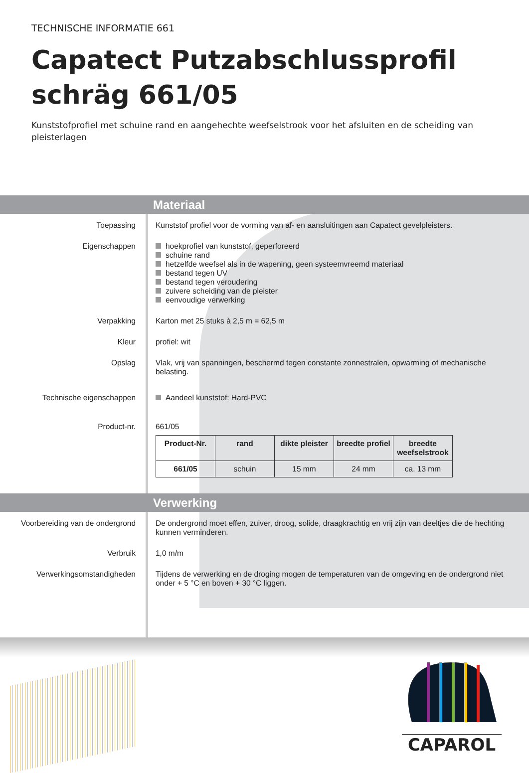TECHNISCHE INFORMATIE 661
Capatect Putzabschlussprofil schräg 661/05
Kunststofprofiel met schuine rand en aangehechte weefselstrook voor het afsluiten en de scheiding van pleisterlagen
Materiaal
Toepassing Kunststof profiel voor de vorming van af- en aansluitingen aan Capatect gevelpleisters.
Eigenschappen hoekprofiel van kunststof, geperforeerd
schuine rand
hetzelfde weefsel als in de wapening, geen systeemvreemd materiaal
bestand tegen UV
bestand tegen veroudering
zuivere scheiding van de pleister
eenvoudige verwerking
Verpakking Karton met 25 stuks à 2,5 m = 62,5 m
Kleur profiel: wit
Opslag Vlak, vrij van spanningen, beschermd tegen constante zonnestralen, opwarming of mechanische belasting.
Technische eigenschappen Aandeel kunststof: Hard-PVC
Product-nr. 661/05
| Product-Nr. | rand | dikte pleister | breedte profiel | breedte weefselstrook |
| --- | --- | --- | --- | --- |
| 661/05 | schuin | 15 mm | 24 mm | ca. 13 mm |
Verwerking
Voorbereiding van de ondergrond
De ondergrond moet effen, zuiver, droog, solide, draagkrachtig en vrij zijn van deeltjes die de hechting kunnen verminderen.
Verbruik 1,0 m/m
Verwerkingsomstandigheden Tijdens de verwerking en de droging mogen de temperaturen van de omgeving en de ondergrond niet onder + 5 °C en boven + 30 °C liggen.
CAPAROL